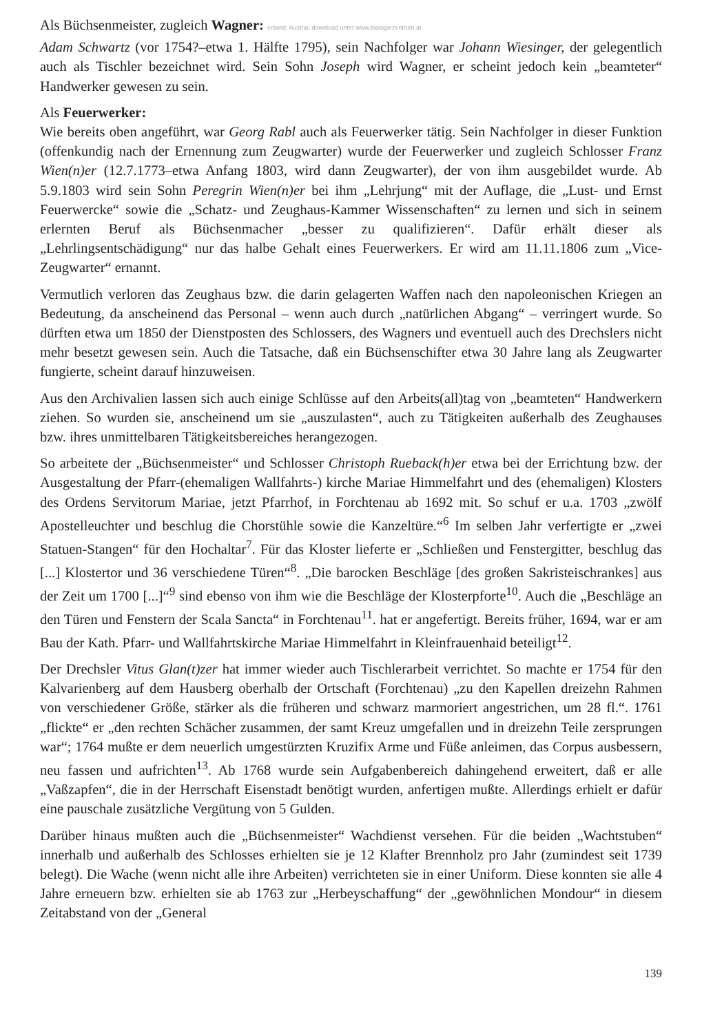Als Büchsenmeister, zugleich Wagner: enland, Austria, download unter www.biologiezentrum.at
Adam Schwartz (vor 1754?–etwa 1. Hälfte 1795), sein Nachfolger war Johann Wiesinger, der gelegentlich auch als Tischler bezeichnet wird. Sein Sohn Joseph wird Wagner, er scheint jedoch kein „beamteter“ Handwerker gewesen zu sein.
Als Feuerwerker:
Wie bereits oben angeführt, war Georg Rabl auch als Feuerwerker tätig. Sein Nachfolger in dieser Funktion (offenkundig nach der Ernennung zum Zeugwarter) wurde der Feuerwerker und zugleich Schlosser Franz Wien(n)er (12.7.1773–etwa Anfang 1803, wird dann Zeugwarter), der von ihm ausgebildet wurde. Ab 5.9.1803 wird sein Sohn Peregrin Wien(n)er bei ihm „Lehrjung“ mit der Auflage, die „Lust- und Ernst Feuerwercke“ sowie die „Schatz- und Zeughaus-Kammer Wissenschaften“ zu lernen und sich in seinem erlernten Beruf als Büchsenmacher „besser zu qualifizieren“. Dafür erhält dieser als „Lehrlingsentschädigung“ nur das halbe Gehalt eines Feuerwerkers. Er wird am 11.11.1806 zum „Vice-Zeugwarter“ ernannt.
Vermutlich verloren das Zeughaus bzw. die darin gelagerten Waffen nach den napoleonischen Kriegen an Bedeutung, da anscheinend das Personal – wenn auch durch „natürlichen Abgang“ – verringert wurde. So dürften etwa um 1850 der Dienstposten des Schlossers, des Wagners und eventuell auch des Drechslers nicht mehr besetzt gewesen sein. Auch die Tatsache, daß ein Büchsenschifter etwa 30 Jahre lang als Zeugwarter fungierte, scheint darauf hinzuweisen.
Aus den Archivalien lassen sich auch einige Schlüsse auf den Arbeits(all)tag von „beamteten“ Handwerkern ziehen. So wurden sie, anscheinend um sie „auszulasten“, auch zu Tätigkeiten außerhalb des Zeughauses bzw. ihres unmittelbaren Tätigkeitsbereiches herangezogen.
So arbeitete der „Büchsenmeister“ und Schlosser Christoph Rueback(h)er etwa bei der Errichtung bzw. der Ausgestaltung der Pfarr-(ehemaligen Wallfahrts-) kirche Mariae Himmelfahrt und des (ehemaligen) Klosters des Ordens Servitorum Mariae, jetzt Pfarrhof, in Forchtenau ab 1692 mit. So schuf er u.a. 1703 „zwölf Apostelleuchter und beschlug die Chorstühle sowie die Kanzeltüre.“<sup>6</sup> Im selben Jahr verfertigte er „zwei Statuen-Stangen“ für den Hochaltar<sup>7</sup>. Für das Kloster lieferte er „Schließen und Fenstergitter, beschlug das [...] Klostertor und 36 verschiedene Türen“<sup>8</sup>. „Die barocken Beschläge [des großen Sakristeischrankes] aus der Zeit um 1700 [...]“<sup>9</sup> sind ebenso von ihm wie die Beschläge der Klosterpforte<sup>10</sup>. Auch die „Beschläge an den Türen und Fenstern der Scala Sancta“ in Forchtenau<sup>11</sup>. hat er angefertigt. Bereits früher, 1694, war er am Bau der Kath. Pfarr- und Wallfahrtskirche Mariae Himmelfahrt in Kleinfrauenhaid beteiligt<sup>12</sup>.
Der Drechsler Vitus Glan(t)zer hat immer wieder auch Tischlerarbeit verrichtet. So machte er 1754 für den Kalvarienberg auf dem Hausberg oberhalb der Ortschaft (Forchtenau) „zu den Kapellen dreizehn Rahmen von verschiedener Größe, stärker als die früheren und schwarz marmoriert angestrichen, um 28 fl.“. 1761 „flickte“ er „den rechten Schächer zusammen, der samt Kreuz umgefallen und in dreizehn Teile zersprungen war“; 1764 mußte er dem neuerlich umgestürzten Kruzifix Arme und Füße anleimen, das Corpus ausbessern, neu fassen und aufrichten<sup>13</sup>. Ab 1768 wurde sein Aufgabenbereich dahingehend erweitert, daß er alle „Vaßzapfen“, die in der Herrschaft Eisenstadt benötigt wurden, anfertigen mußte. Allerdings erhielt er dafür eine pauschale zusätzliche Vergütung von 5 Gulden.
Darüber hinaus mußten auch die „Büchsenmeister“ Wachdienst versehen. Für die beiden „Wachtstuben“ innerhalb und außerhalb des Schlosses erhielten sie je 12 Klafter Brennholz pro Jahr (zumindest seit 1739 belegt). Die Wache (wenn nicht alle ihre Arbeiten) verrichteten sie in einer Uniform. Diese konnten sie alle 4 Jahre erneuern bzw. erhielten sie ab 1763 zur „Herbeyschaffung“ der „gewöhnlichen Mondour“ in diesem Zeitabstand von der „General
139